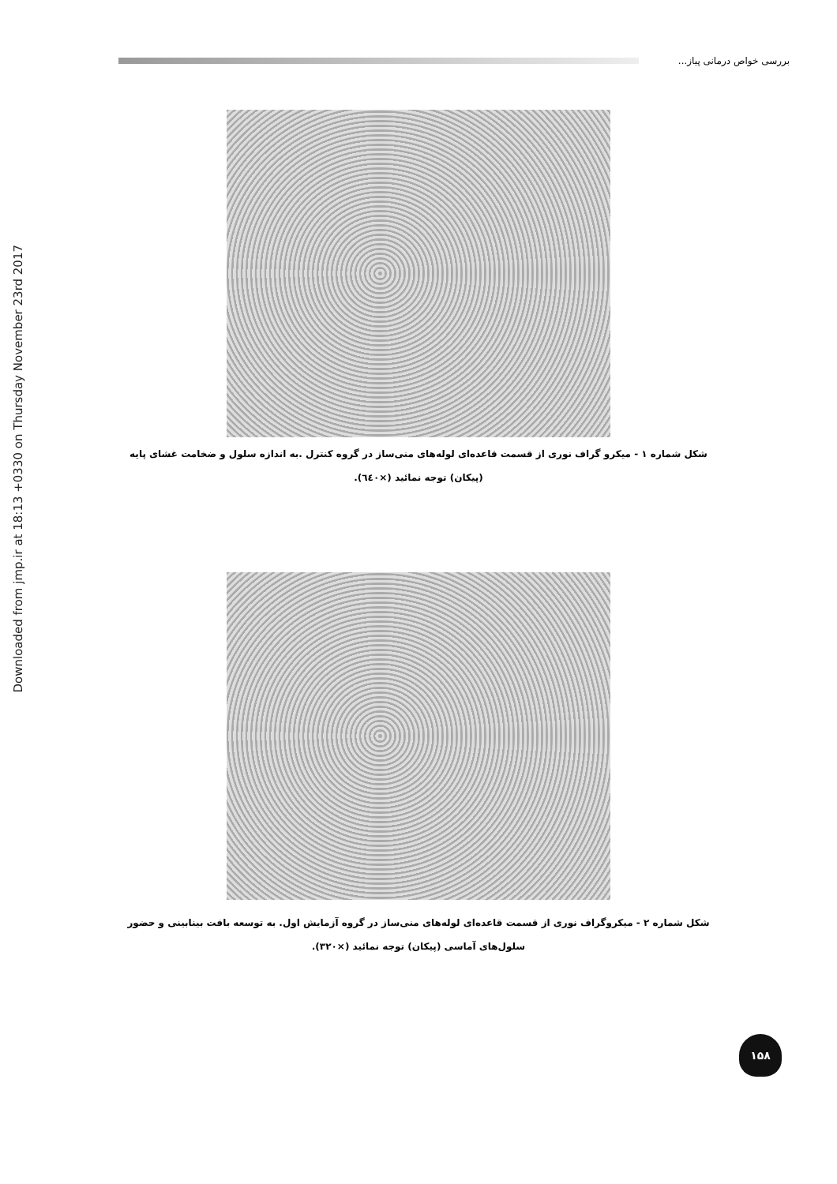Downloaded from jmp.ir at 18:13 +0330 on Thursday November 23rd 2017
بررسی خواص درمانی پیاز...
شکل شماره ۱ - میکرو گراف نوری از قسمت قاعده‌ای لوله‌های منی‌ساز در گروه کنترل .به اندازه سلول و ضخامت غشای پایه (پیکان) توجه نمائید (×٦٤٠).
شکل شماره ۲ - میکروگراف نوری از قسمت قاعده‌ای لوله‌های منی‌ساز در گروه آزمایش اول. به توسعه بافت بینابینی و حضور سلول‌های آماسی (پیکان) توجه نمائید (×۳۲۰).
۱۵۸